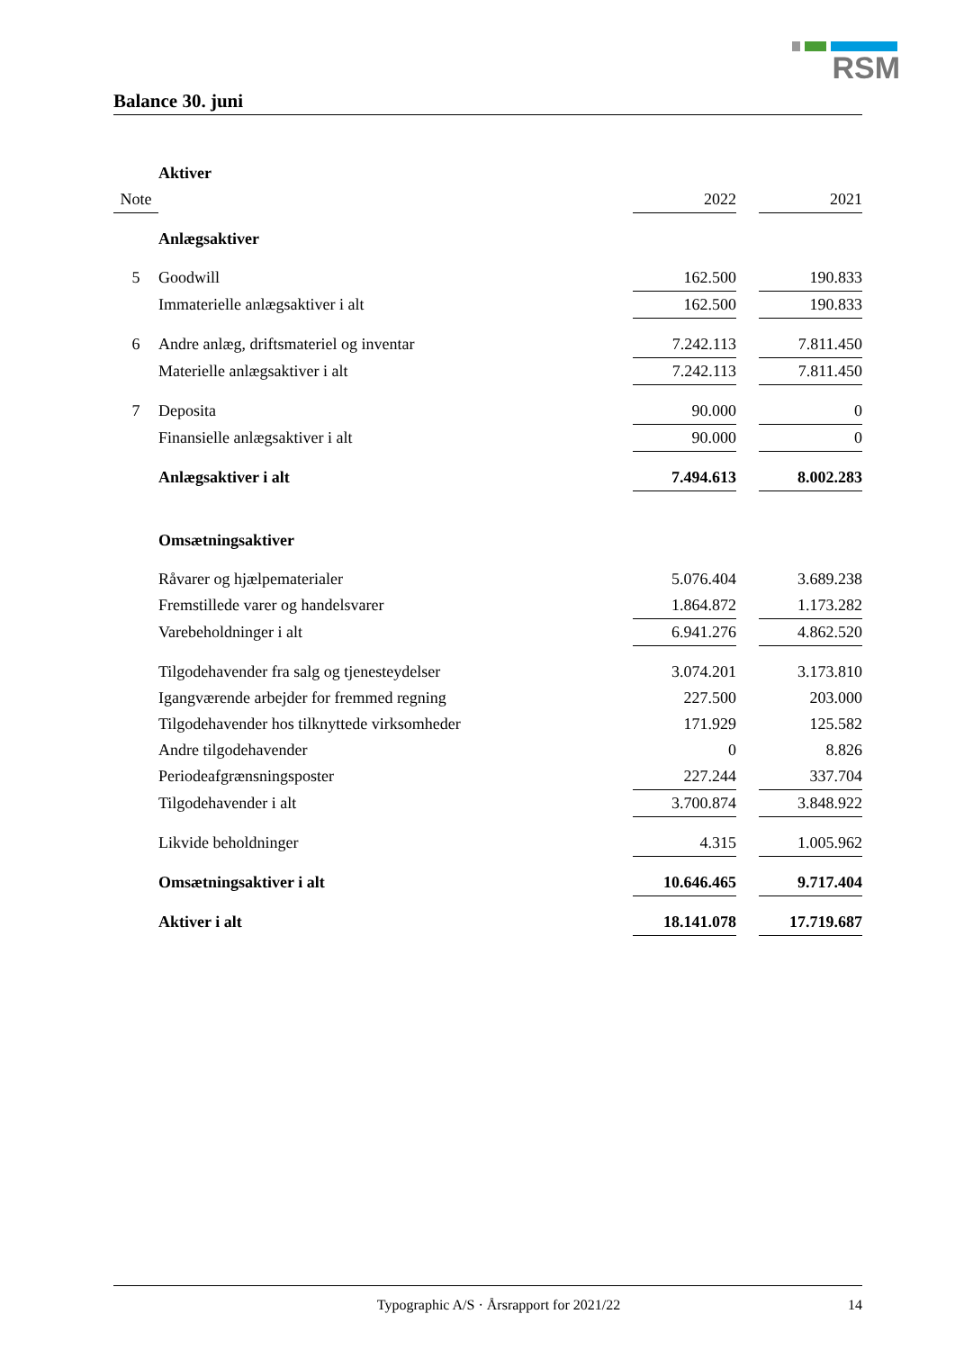RSM
Balance 30. juni
| | Aktiver | | | |
| Note | | 2022 | | 2021 |
| | Anlægsaktiver | | | |
| 5 | Goodwill | 162.500 | | 190.833 |
| | Immaterielle anlægsaktiver i alt | 162.500 | | 190.833 |
| 6 | Andre anlæg, driftsmateriel og inventar | 7.242.113 | | 7.811.450 |
| | Materielle anlægsaktiver i alt | 7.242.113 | | 7.811.450 |
| 7 | Deposita | 90.000 | | 0 |
| | Finansielle anlægsaktiver i alt | 90.000 | | 0 |
| | Anlægsaktiver i alt | 7.494.613 | | 8.002.283 |
| | Omsætningsaktiver | | | |
| | Råvarer og hjælpematerialer | 5.076.404 | | 3.689.238 |
| | Fremstillede varer og handelsvarer | 1.864.872 | | 1.173.282 |
| | Varebeholdninger i alt | 6.941.276 | | 4.862.520 |
| | Tilgodehavender fra salg og tjenesteydelser | 3.074.201 | | 3.173.810 |
| | Igangværende arbejder for fremmed regning | 227.500 | | 203.000 |
| | Tilgodehavender hos tilknyttede virksomheder | 171.929 | | 125.582 |
| | Andre tilgodehavender | 0 | | 8.826 |
| | Periodeafgrænsningsposter | 227.244 | | 337.704 |
| | Tilgodehavender i alt | 3.700.874 | | 3.848.922 |
| | Likvide beholdninger | 4.315 | | 1.005.962 |
| | Omsætningsaktiver i alt | 10.646.465 | | 9.717.404 |
| | Aktiver i alt | 18.141.078 | | 17.719.687 |
Typographic A/S · Årsrapport for 2021/22 14